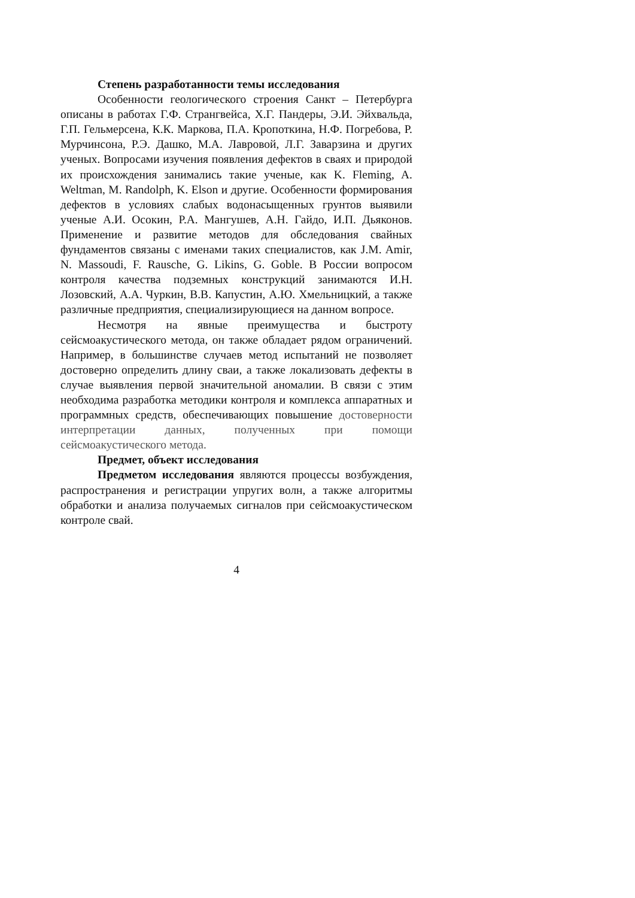Степень разработанности темы исследования
Особенности геологического строения Санкт – Петербурга описаны в работах Г.Ф. Странгвейса, Х.Г. Пандеры, Э.И. Эйхвальда, Г.П. Гельмерсена, К.К. Маркова, П.А. Кропоткина, Н.Ф. Погребова, Р. Мурчинсона, Р.Э. Дашко, М.А. Лавровой, Л.Г. Заварзина и других ученых. Вопросами изучения появления дефектов в сваях и природой их происхождения занимались такие ученые, как K. Fleming, A. Weltman, M. Randolph, K. Elson и другие. Особенности формирования дефектов в условиях слабых водонасыщенных грунтов выявили ученые А.И. Осокин, Р.А. Мангушев, А.Н. Гайдо, И.П. Дьяконов. Применение и развитие методов для обследования свайных фундаментов связаны с именами таких специалистов, как J.M. Amir, N. Massoudi, F. Rausche, G. Likins, G. Goble. В России вопросом контроля качества подземных конструкций занимаются И.Н. Лозовский, А.А. Чуркин, В.В. Капустин, А.Ю. Хмельницкий, а также различные предприятия, специализирующиеся на данном вопросе.
Несмотря на явные преимущества и быстроту сейсмоакустического метода, он также обладает рядом ограничений. Например, в большинстве случаев метод испытаний не позволяет достоверно определить длину сваи, а также локализовать дефекты в случае выявления первой значительной аномалии. В связи с этим необходима разработка методики контроля и комплекса аппаратных и программных средств, обеспечивающих повышение достоверности интерпретации данных, полученных при помощи сейсмоакустического метода.
Предмет, объект исследования
Предметом исследования являются процессы возбуждения, распространения и регистрации упругих волн, а также алгоритмы обработки и анализа получаемых сигналов при сейсмоакустическом контроле свай.
4